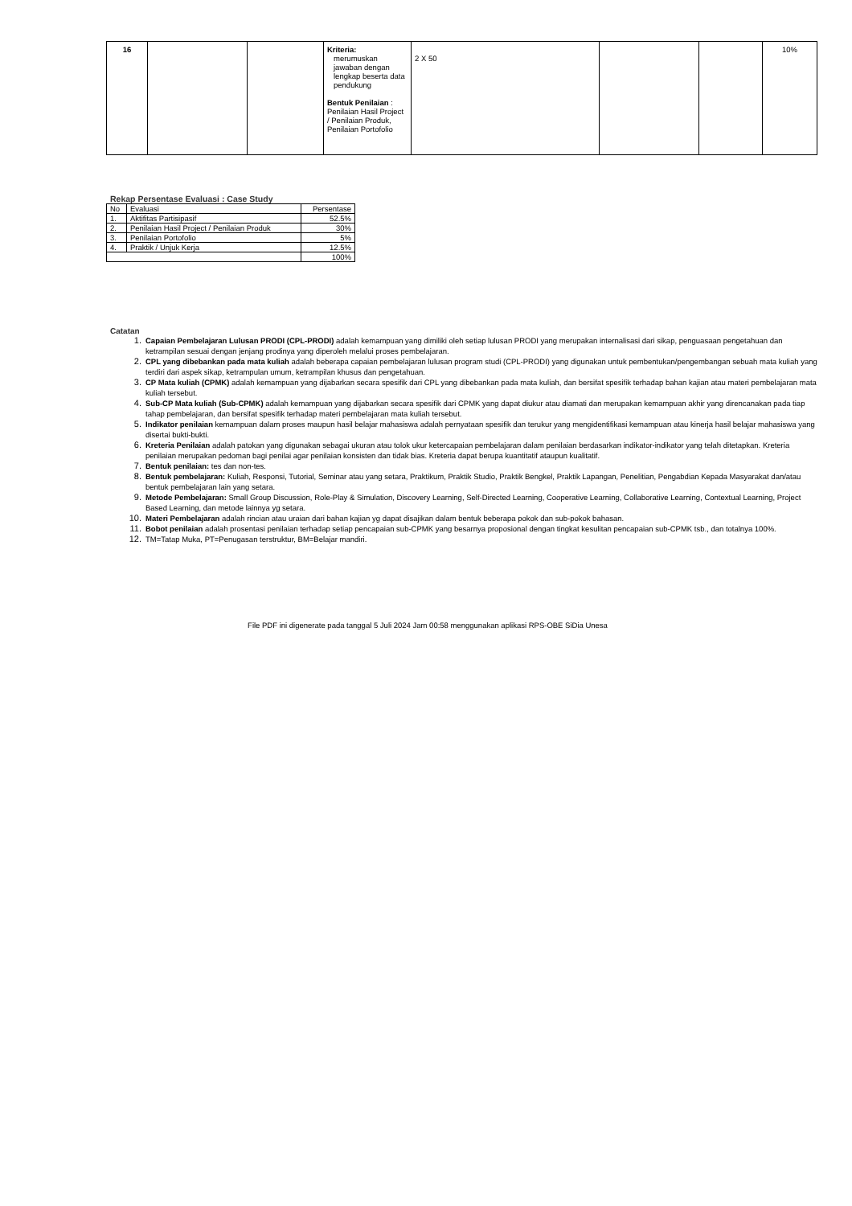| 16 | | | Kriteria: merumuskan jawaban dengan lengkap beserta data pendukung Bentuk Penilaian : Penilaian Hasil Project / Penilaian Produk, Penilaian Portofolio | 2 X 50 | | | 10% |
Rekap Persentase Evaluasi : Case Study
| No | Evaluasi | Persentase |
| 1. | Aktifitas Partisipasif | 52.5% |
| 2. | Penilaian Hasil Project / Penilaian Produk | 30% |
| 3. | Penilaian Portofolio | 5% |
| 4. | Praktik / Unjuk Kerja | 12.5% |
| | | 100% |
Catatan
1. Capaian Pembelajaran Lulusan PRODI (CPL-PRODI) adalah kemampuan yang dimiliki oleh setiap lulusan PRODI yang merupakan internalisasi dari sikap, penguasaan pengetahuan dan ketrampilan sesuai dengan jenjang prodinya yang diperoleh melalui proses pembelajaran.
2. CPL yang dibebankan pada mata kuliah adalah beberapa capaian pembelajaran lulusan program studi (CPL-PRODI) yang digunakan untuk pembentukan/pengembangan sebuah mata kuliah yang terdiri dari aspek sikap, ketrampulan umum, ketrampilan khusus dan pengetahuan.
3. CP Mata kuliah (CPMK) adalah kemampuan yang dijabarkan secara spesifik dari CPL yang dibebankan pada mata kuliah, dan bersifat spesifik terhadap bahan kajian atau materi pembelajaran mata kuliah tersebut.
4. Sub-CP Mata kuliah (Sub-CPMK) adalah kemampuan yang dijabarkan secara spesifik dari CPMK yang dapat diukur atau diamati dan merupakan kemampuan akhir yang direncanakan pada tiap tahap pembelajaran, dan bersifat spesifik terhadap materi pembelajaran mata kuliah tersebut.
5. Indikator penilaian kemampuan dalam proses maupun hasil belajar mahasiswa adalah pernyataan spesifik dan terukur yang mengidentifikasi kemampuan atau kinerja hasil belajar mahasiswa yang disertai bukti-bukti.
6. Kreteria Penilaian adalah patokan yang digunakan sebagai ukuran atau tolok ukur ketercapaian pembelajaran dalam penilaian berdasarkan indikator-indikator yang telah ditetapkan. Kreteria penilaian merupakan pedoman bagi penilai agar penilaian konsisten dan tidak bias. Kreteria dapat berupa kuantitatif ataupun kualitatif.
7. Bentuk penilaian: tes dan non-tes.
8. Bentuk pembelajaran: Kuliah, Responsi, Tutorial, Seminar atau yang setara, Praktikum, Praktik Studio, Praktik Bengkel, Praktik Lapangan, Penelitian, Pengabdian Kepada Masyarakat dan/atau bentuk pembelajaran lain yang setara.
9. Metode Pembelajaran: Small Group Discussion, Role-Play & Simulation, Discovery Learning, Self-Directed Learning, Cooperative Learning, Collaborative Learning, Contextual Learning, Project Based Learning, dan metode lainnya yg setara.
10. Materi Pembelajaran adalah rincian atau uraian dari bahan kajian yg dapat disajikan dalam bentuk beberapa pokok dan sub-pokok bahasan.
11. Bobot penilaian adalah prosentasi penilaian terhadap setiap pencapaian sub-CPMK yang besarnya proposional dengan tingkat kesulitan pencapaian sub-CPMK tsb., dan totalnya 100%.
12. TM=Tatap Muka, PT=Penugasan terstruktur, BM=Belajar mandiri.
File PDF ini digenerate pada tanggal 5 Juli 2024 Jam 00:58 menggunakan aplikasi RPS-OBE SiDia Unesa